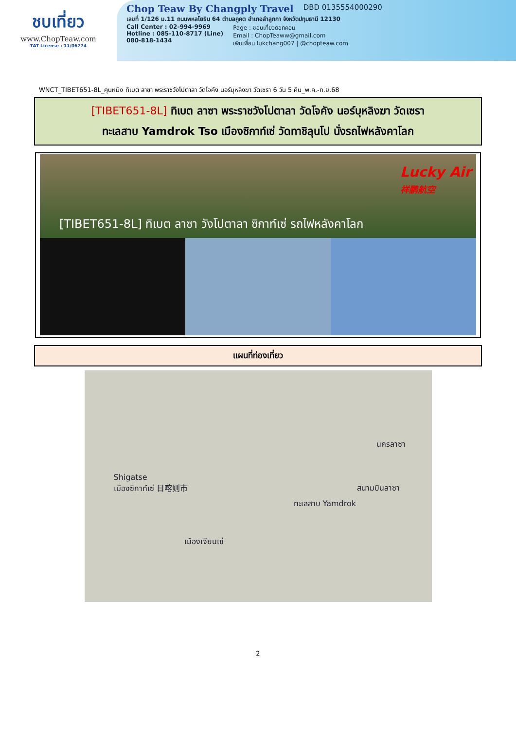ชบเที่ยว
www.ChopTeaw.com
TAT License : 11/06774
Chop Teaw By Changply Travel DBD 0135554000290
เลขที่ 1/126 ม.11 ถนนพหลโยธิน 64 ตำบลคูคต อำเภอลำลูกกา จังหวัดปทุมธานี 12130
Call Center : 02-994-9969
Hotline : 085-110-8717 (Line)
080-818-1434
Page : ชอบเที่ยวดอทคอม
Email : ChopTeaww@gmail.com
เพิ่มเพื่อน lukchang007 | @chopteaw.com
WNCT_TIBET651-8L_คุนหมิง ทิเบต ลาซา พระราชวังโปตาลา วัดโจคัง นอร์บุหลิงฆา วัดเซรา 6 วัน 5 คืน_พ.ค.-ก.ย.68
[TIBET651-8L] ทิเบต ลาซา พระราชวังโปตาลา วัดโจคัง นอร์บุหลิงฆา วัดเซรา
ทะเลสาบ Yamdrok Tso เมืองซิกาท์เซ่ วัดทาชิลุนโป นั่งรถไฟหลังคาโลก
[TIBET651-8L] ทิเบต ลาซา วังโปตาลา ซิกาท์เซ่ รถไฟหลังคาโลก
Lucky Air
祥鹏航空
แผนที่ท่องเที่ยว
นครลาซา
สนามบินลาซา
Shigatse
เมืองซิกาท์เซ่ 日喀则市
ทะเลสาบ Yamdrok
เมืองเจียนเซ่
2